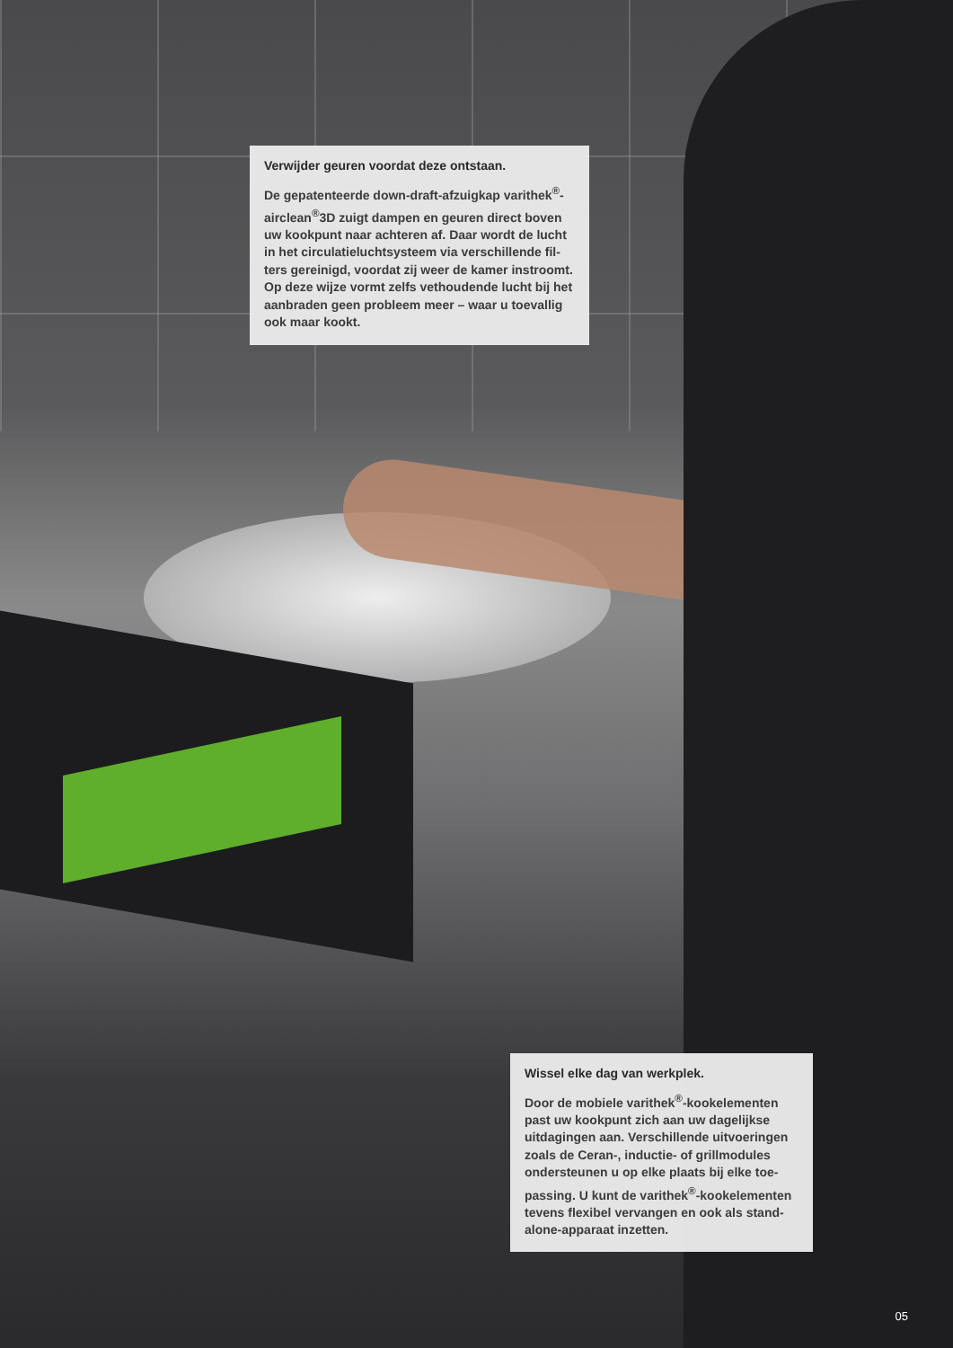Verwijder geuren voordat deze ontstaan.
De gepatenteerde down-draft-afzuigkap varithek<sup>®</sup>-airclean<sup>®</sup>3D zuigt dampen en geuren direct boven uw kookpunt naar achteren af. Daar wordt de lucht in het circulatieluchtsysteem via verschillende fil-ters gereinigd, voordat zij weer de kamer instroomt. Op deze wijze vormt zelfs vethoudende lucht bij het aanbraden geen probleem meer – waar u toevallig ook maar kookt.
Wissel elke dag van werkplek.
Door de mobiele varithek<sup>®</sup>-kookelementen past uw kookpunt zich aan uw dagelijkse uitdagingen aan. Verschillende uitvoeringen zoals de Ceran-, inductie- of grillmodules ondersteunen u op elke plaats bij elke toe-passing. U kunt de varithek<sup>®</sup>-kookelementen tevens flexibel vervangen en ook als stand-alone-apparaat inzetten.
05